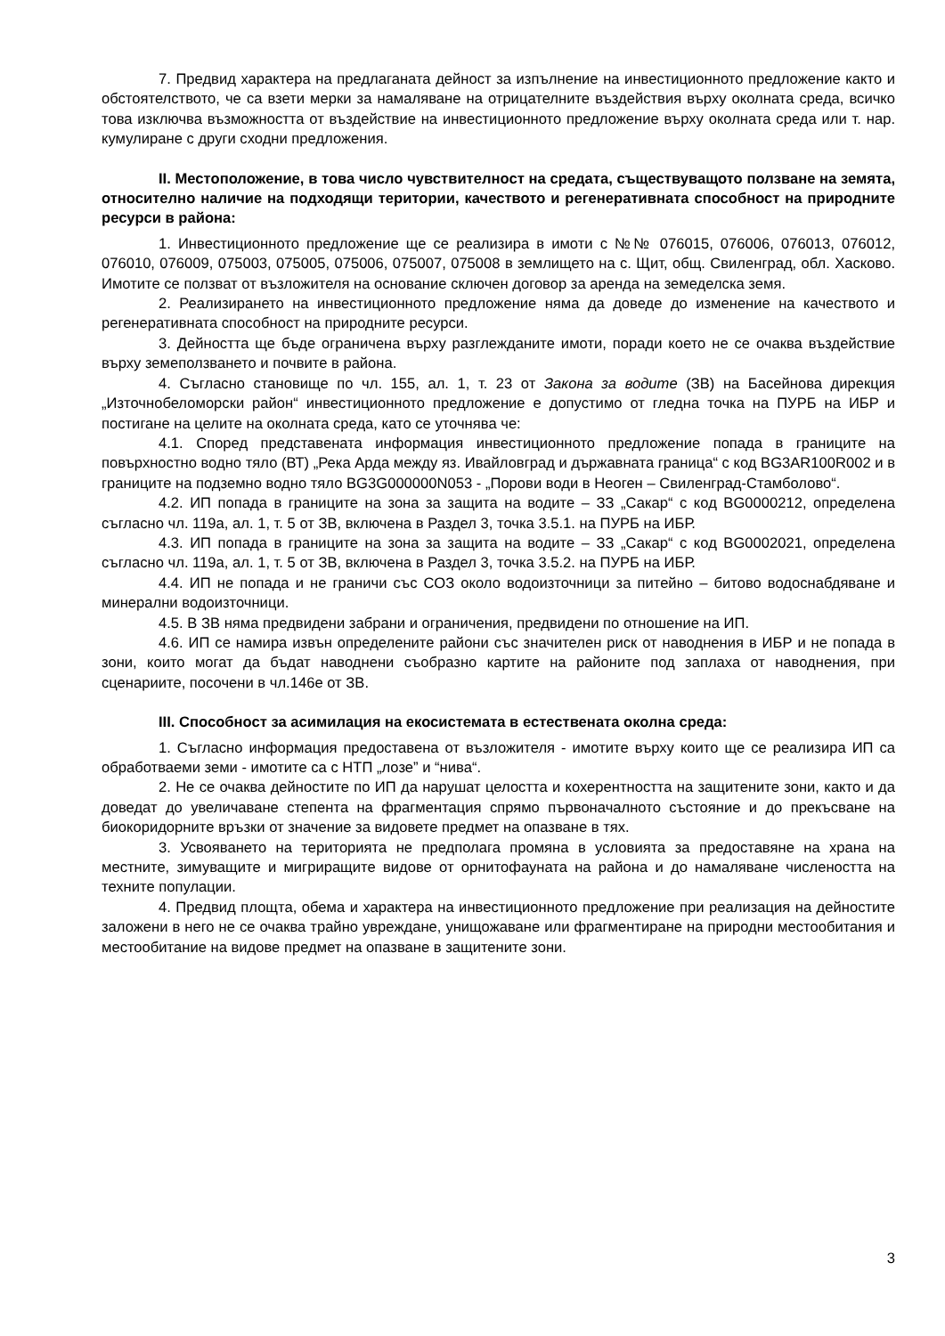7. Предвид характера на предлаганата дейност за изпълнение на инвестиционното предложение както и обстоятелството, че са взети мерки за намаляване на отрицателните въздействия върху околната среда, всичко това изключва възможността от въздействие на инвестиционното предложение върху околната среда или т. нар. кумулиране с други сходни предложения.
II. Местоположение, в това число чувствителност на средата, съществуващото ползване на земята, относително наличие на подходящи територии, качеството и регенеративната способност на природните ресурси в района:
1. Инвестиционното предложение ще се реализира в имоти с №№ 076015, 076006, 076013, 076012, 076010, 076009, 075003, 075005, 075006, 075007, 075008 в землището на с. Щит, общ. Свиленград, обл. Хасково. Имотите се ползват от възложителя на основание сключен договор за аренда на земеделска земя.
2. Реализирането на инвестиционното предложение няма да доведе до изменение на качеството и регенеративната способност на природните ресурси.
3. Дейността ще бъде ограничена върху разглежданите имоти, поради което не се очаква въздействие върху земеползването и почвите в района.
4. Съгласно становище по чл. 155, ал. 1, т. 23 от Закона за водите (ЗВ) на Басейнова дирекция „Източнобеломорски район“ инвестиционното предложение е допустимо от гледна точка на ПУРБ на ИБР и постигане на целите на околната среда, като се уточнява че:
4.1. Според представената информация инвестиционното предложение попада в границите на повърхностно водно тяло (ВТ) „Река Арда между яз. Ивайловград и държавната граница“ с код BG3AR100R002 и в границите на подземно водно тяло BG3G000000N053 - „Порови води в Неоген – Свиленград-Стамболово“.
4.2. ИП попада в границите на зона за защита на водите – ЗЗ „Сакар“ с код BG0000212, определена съгласно чл. 119а, ал. 1, т. 5 от ЗВ, включена в Раздел 3, точка 3.5.1. на ПУРБ на ИБР.
4.3. ИП попада в границите на зона за защита на водите – ЗЗ „Сакар“ с код BG0002021, определена съгласно чл. 119а, ал. 1, т. 5 от ЗВ, включена в Раздел 3, точка 3.5.2. на ПУРБ на ИБР.
4.4. ИП не попада и не граничи със СОЗ около водоизточници за питейно – битово водоснабдяване и минерални водоизточници.
4.5. В ЗВ няма предвидени забрани и ограничения, предвидени по отношение на ИП.
4.6. ИП се намира извън определените райони със значителен риск от наводнения в ИБР и не попада в зони, които могат да бъдат наводнени съобразно картите на районите под заплаха от наводнения, при сценариите, посочени в чл.146е от ЗВ.
III. Способност за асимилация на екосистемата в естествената околна среда:
1. Съгласно информация предоставена от възложителя - имотите върху които ще се реализира ИП са обработваеми земи - имотите са с НТП „лозе” и “нива“.
2. Не се очаква дейностите по ИП да нарушат целостта и кохерентността на защитените зони, както и да доведат до увеличаване степента на фрагментация спрямо първоначалното състояние и до прекъсване на биокоридорните връзки от значение за видовете предмет на опазване в тях.
3. Усвояването на територията не предполага промяна в условията за предоставяне на храна на местните, зимуващите и мигриращите видове от орнитофауната на района и до намаляване числеността на техните популации.
4. Предвид площта, обема и характера на инвестиционното предложение при реализация на дейностите заложени в него не се очаква трайно увреждане, унищожаване или фрагментиране на природни местообитания и местообитание на видове предмет на опазване в защитените зони.
3